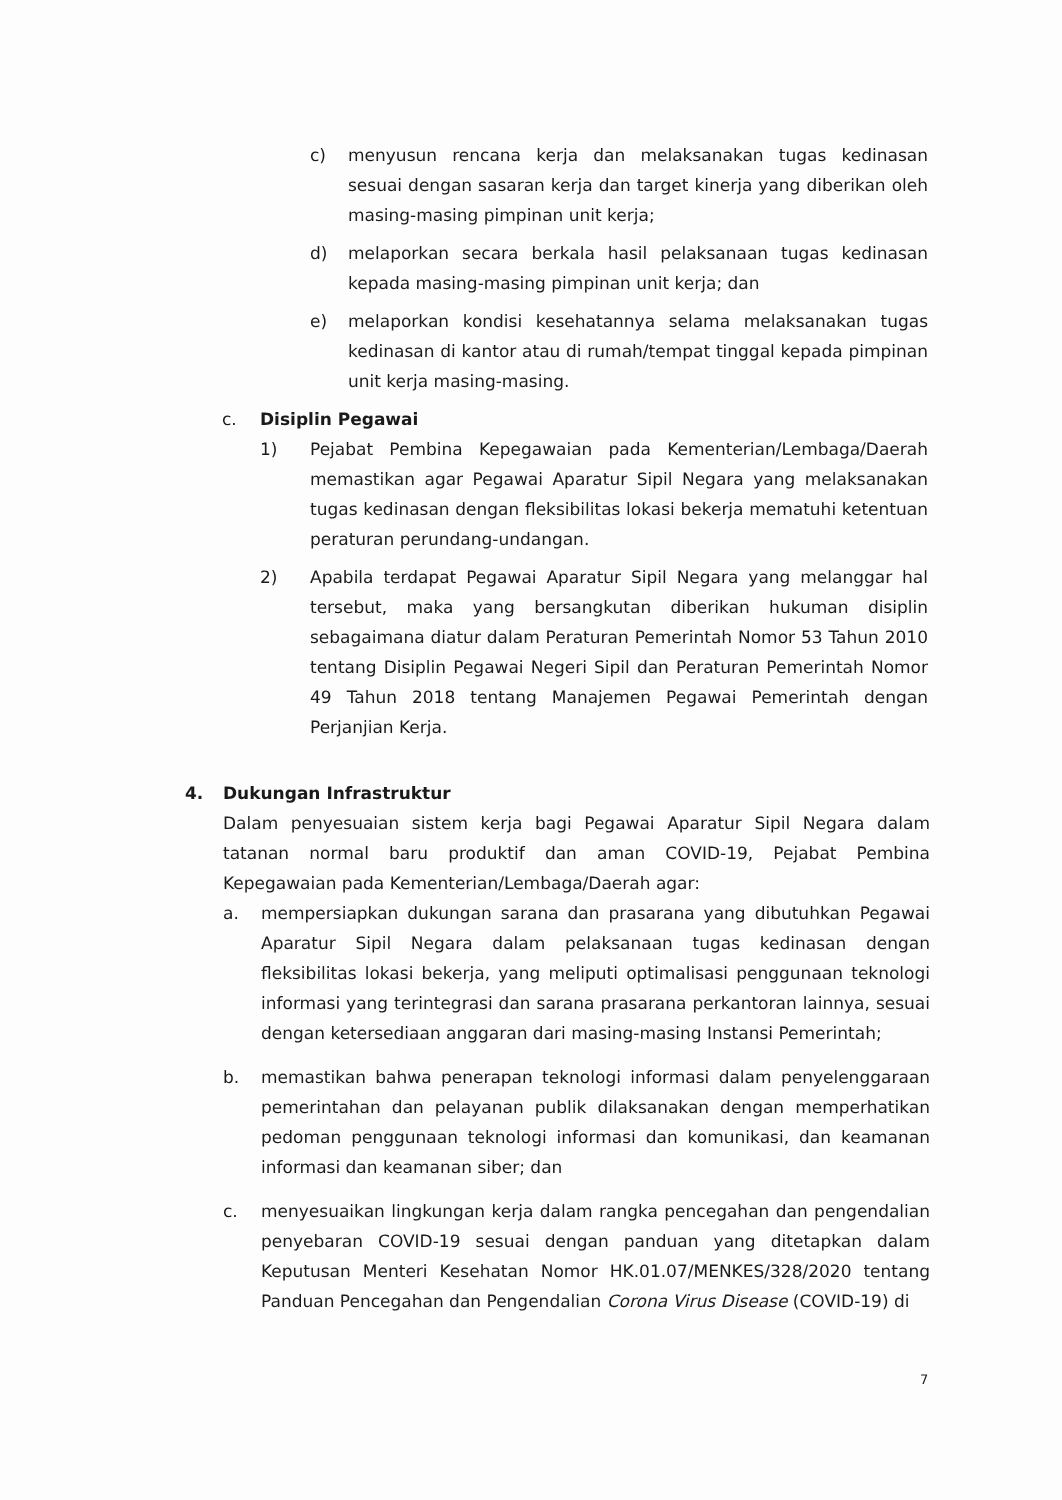c) menyusun rencana kerja dan melaksanakan tugas kedinasan sesuai dengan sasaran kerja dan target kinerja yang diberikan oleh masing-masing pimpinan unit kerja;
d) melaporkan secara berkala hasil pelaksanaan tugas kedinasan kepada masing-masing pimpinan unit kerja; dan
e) melaporkan kondisi kesehatannya selama melaksanakan tugas kedinasan di kantor atau di rumah/tempat tinggal kepada pimpinan unit kerja masing-masing.
c. Disiplin Pegawai
1) Pejabat Pembina Kepegawaian pada Kementerian/Lembaga/Daerah memastikan agar Pegawai Aparatur Sipil Negara yang melaksanakan tugas kedinasan dengan fleksibilitas lokasi bekerja mematuhi ketentuan peraturan perundang-undangan.
2) Apabila terdapat Pegawai Aparatur Sipil Negara yang melanggar hal tersebut, maka yang bersangkutan diberikan hukuman disiplin sebagaimana diatur dalam Peraturan Pemerintah Nomor 53 Tahun 2010 tentang Disiplin Pegawai Negeri Sipil dan Peraturan Pemerintah Nomor 49 Tahun 2018 tentang Manajemen Pegawai Pemerintah dengan Perjanjian Kerja.
4. Dukungan Infrastruktur
Dalam penyesuaian sistem kerja bagi Pegawai Aparatur Sipil Negara dalam tatanan normal baru produktif dan aman COVID-19, Pejabat Pembina Kepegawaian pada Kementerian/Lembaga/Daerah agar:
a. mempersiapkan dukungan sarana dan prasarana yang dibutuhkan Pegawai Aparatur Sipil Negara dalam pelaksanaan tugas kedinasan dengan fleksibilitas lokasi bekerja, yang meliputi optimalisasi penggunaan teknologi informasi yang terintegrasi dan sarana prasarana perkantoran lainnya, sesuai dengan ketersediaan anggaran dari masing-masing Instansi Pemerintah;
b. memastikan bahwa penerapan teknologi informasi dalam penyelenggaraan pemerintahan dan pelayanan publik dilaksanakan dengan memperhatikan pedoman penggunaan teknologi informasi dan komunikasi, dan keamanan informasi dan keamanan siber; dan
c. menyesuaikan lingkungan kerja dalam rangka pencegahan dan pengendalian penyebaran COVID-19 sesuai dengan panduan yang ditetapkan dalam Keputusan Menteri Kesehatan Nomor HK.01.07/MENKES/328/2020 tentang Panduan Pencegahan dan Pengendalian Corona Virus Disease (COVID-19) di
7